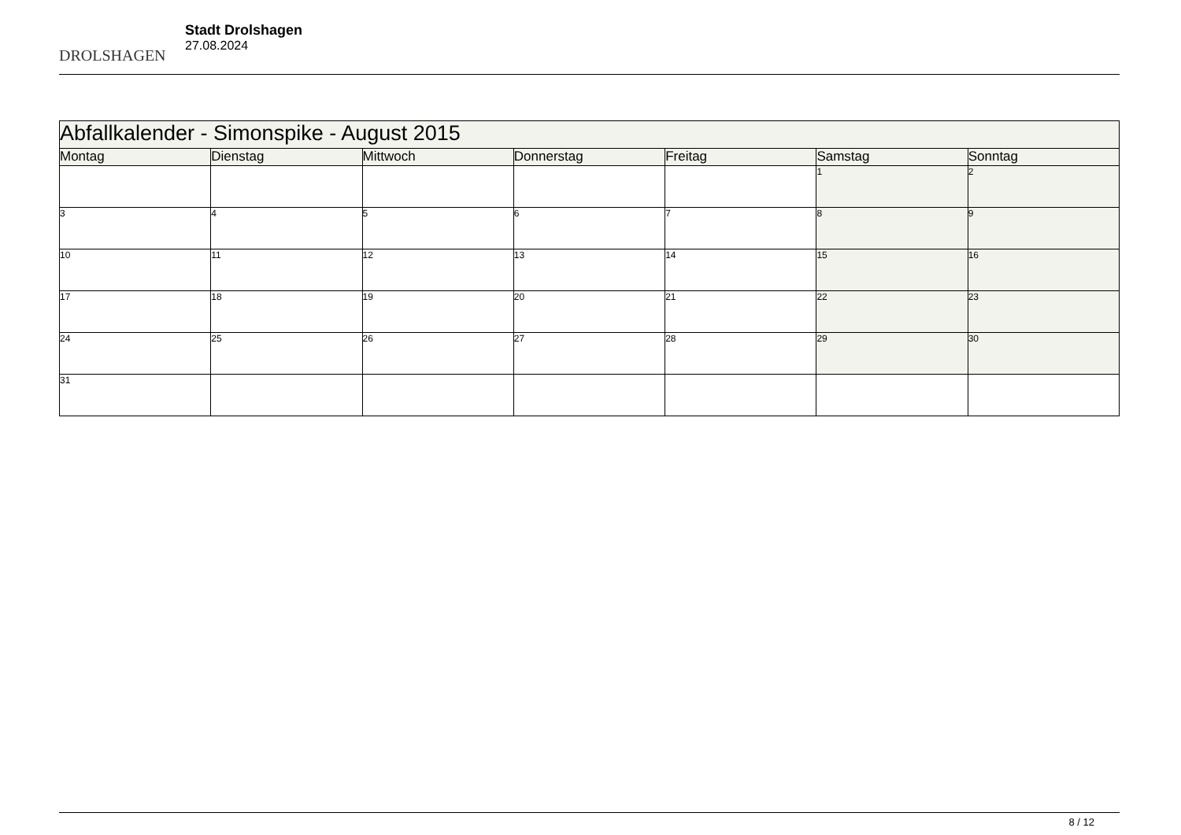DROLSHAGEN
Stadt Drolshagen
27.08.2024
| Abfallkalender - Simonspike - August 2015 | | | | | | |
| --- | --- | --- | --- | --- | --- | --- |
| Montag | Dienstag | Mittwoch | Donnerstag | Freitag | Samstag | Sonntag |
| | | | | | 1 | 2 |
| 3 | 4 | 5 | 6 | 7 | 8 | 9 |
| 10 | 11 | 12 | 13 | 14 | 15 | 16 |
| 17 | 18 | 19 | 20 | 21 | 22 | 23 |
| 24 | 25 | 26 | 27 | 28 | 29 | 30 |
| 31 | | | | | | |
8 / 12